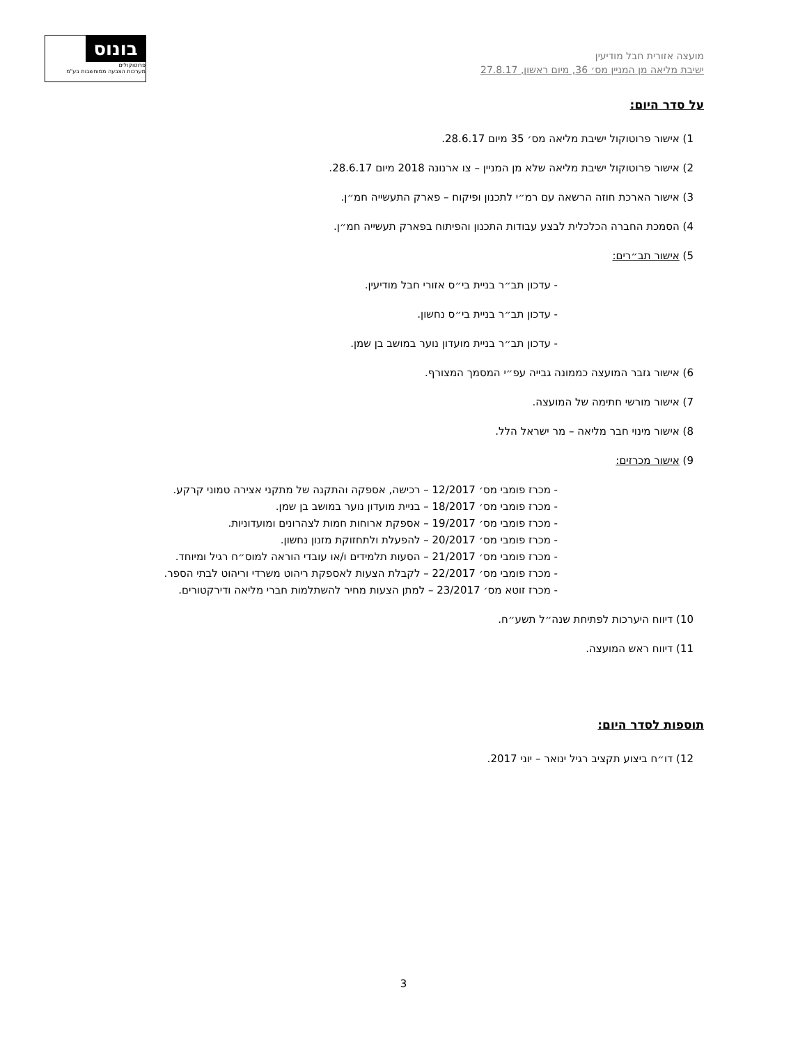מועצה אזורית חבל מודיעין
ישיבת מליאה מן המניין מס׳ 36, מיום ראשון, 27.8.17
בונוס
פרוטוקולים
מערכות הצבעה ממוחשבות בע"מ
על סדר היום:
1) אישור פרוטוקול ישיבת מליאה מס׳ 35 מיום 28.6.17.
2) אישור פרוטוקול ישיבת מליאה שלא מן המניין – צו ארנונה 2018 מיום 28.6.17.
3) אישור הארכת חוזה הרשאה עם רמ״י לתכנון ופיקוח – פארק התעשייה חמ״ן.
4) הסמכת החברה הכלכלית לבצע עבודות התכנון והפיתוח בפארק תעשייה חמ״ן.
5) אישור תב״רים:
- עדכון תב״ר בניית בי״ס אזורי חבל מודיעין.
- עדכון תב״ר בניית בי״ס נחשון.
- עדכון תב״ר בניית מועדון נוער במושב בן שמן.
6) אישור גזבר המועצה כממונה גבייה עפ״י המסמך המצורף.
7) אישור מורשי חתימה של המועצה.
8) אישור מינוי חבר מליאה – מר ישראל הלל.
9) אישור מכרזים:
- מכרז פומבי מס׳ 12/2017 – רכישה, אספקה והתקנה של מתקני אצירה טמוני קרקע.
- מכרז פומבי מס׳ 18/2017 – בניית מועדון נוער במושב בן שמן.
- מכרז פומבי מס׳ 19/2017 – אספקת ארוחות חמות לצהרונים ומועדוניות.
- מכרז פומבי מס׳ 20/2017 – להפעלת ולתחזוקת מזנון נחשון.
- מכרז פומבי מס׳ 21/2017 – הסעות תלמידים ו/או עובדי הוראה למוס״ח רגיל ומיוחד.
- מכרז פומבי מס׳ 22/2017 – לקבלת הצעות לאספקת ריהוט משרדי וריהוט לבתי הספר.
- מכרז זוטא מס׳ 23/2017 – למתן הצעות מחיר להשתלמות חברי מליאה ודירקטורים.
10) דיווח היערכות לפתיחת שנה״ל תשע״ח.
11) דיווח ראש המועצה.
תוספות לסדר היום:
12) דו״ח ביצוע תקציב רגיל ינואר – יוני 2017.
3